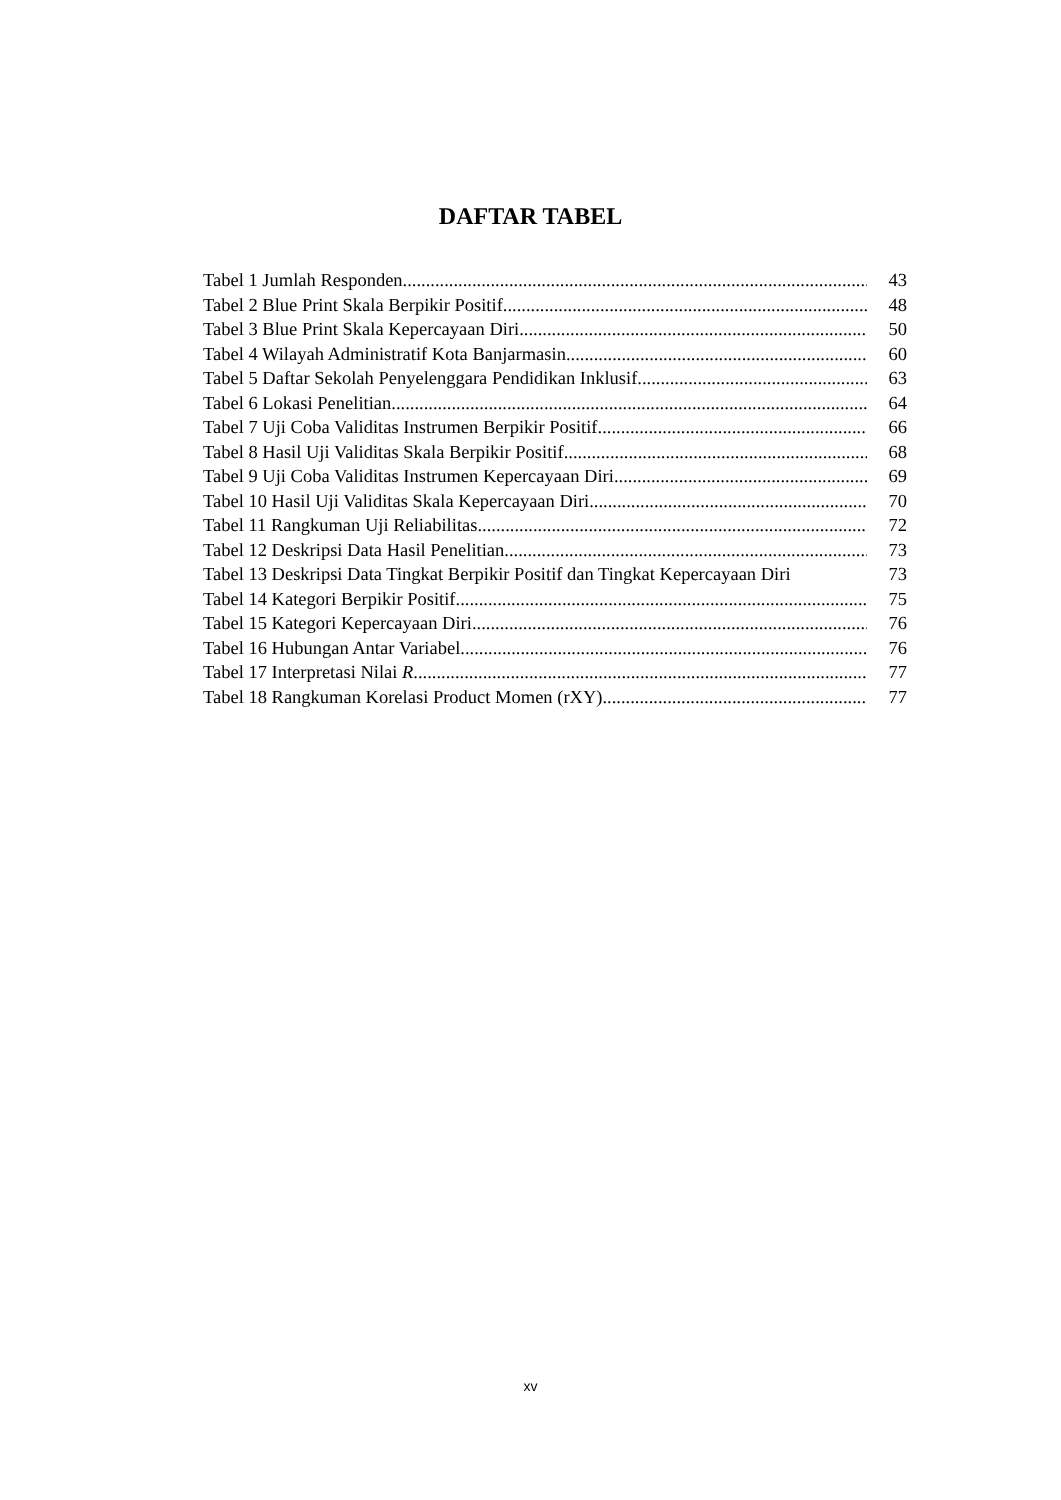DAFTAR TABEL
Tabel 1 Jumlah Responden 43
Tabel 2 Blue Print Skala Berpikir Positif 48
Tabel 3 Blue Print Skala Kepercayaan Diri 50
Tabel 4 Wilayah Administratif Kota Banjarmasin 60
Tabel 5 Daftar Sekolah Penyelenggara Pendidikan Inklusif 63
Tabel 6 Lokasi Penelitian 64
Tabel 7 Uji Coba Validitas Instrumen Berpikir Positif 66
Tabel 8 Hasil Uji Validitas Skala Berpikir Positif 68
Tabel 9 Uji Coba Validitas Instrumen Kepercayaan Diri 69
Tabel 10 Hasil Uji Validitas Skala Kepercayaan Diri 70
Tabel 11 Rangkuman Uji Reliabilitas 72
Tabel 12 Deskripsi Data Hasil Penelitian 73
Tabel 13 Deskripsi Data Tingkat Berpikir Positif dan Tingkat Kepercayaan Diri 73
Tabel 14 Kategori Berpikir Positif 75
Tabel 15 Kategori Kepercayaan Diri 76
Tabel 16 Hubungan Antar Variabel 76
Tabel 17 Interpretasi Nilai R 77
Tabel 18 Rangkuman Korelasi Product Momen (rXY) 77
xv